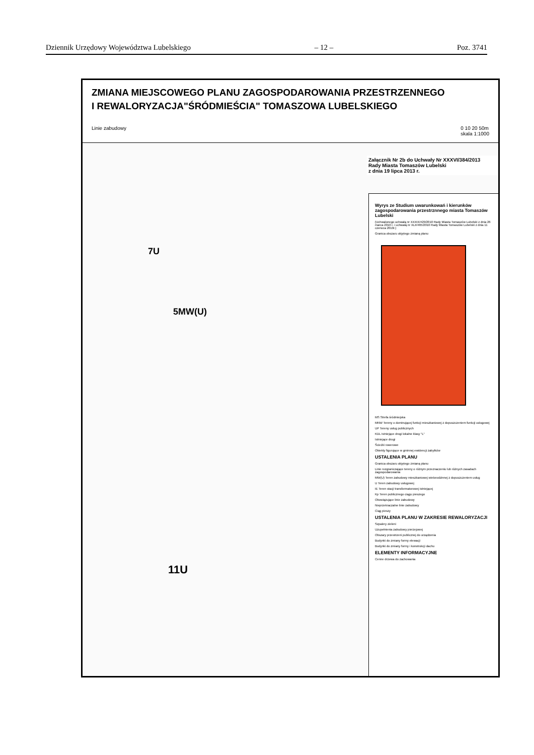Dziennik Urzędowy Województwa Lubelskiego – 12 – Poz. 3741
ZMIANA MIEJSCOWEGO PLANU ZAGOSPODAROWANIA PRZESTRZENNEGO
I REWALORYZACJA"ŚRÓDMIEŚCIA" TOMASZOWA LUBELSKIEGO
Linie zabudowy 0 10 20 50m
skala 1:1000
Załącznik Nr 2b do Uchwały Nr XXXVI/384/2013
Rady Miasta Tomaszów Lubelski
z dnia 19 lipca 2013 r.
7U
5MW(U)
11U
Wyrys ze Studium uwarunkowań i kierunków zagospodarowania przestrznnego miasta Tomaszów Lubelski
(Uchwalonego uchwałą nr XXXIX/429/2010 Rady Miasta Tomaszów Lubelski z dnia 26 marca 2010 r. i uchwałą nr XLII/465/2010 Rady Miasta Tomaszów Lubelski z dnia 11 czerwca 2010r.)
Granica obszaru objętego zmianą planu
MS Strefa śródmiejska
MNW Tereny o dominującej funkcji mieszkaniowej z dopuszczeniem funkcji usługowej
UP Tereny usług publicznych
KDL Istniejące drogi lokalne klasy "L"
Istniejące drogi
Ścieżki rowerowe
Obiekty figurujące w gminnej ewidencji zabytków
USTALENIA PLANU
Granica obszaru objętego zmianą planu
Linie rozgraniczające tereny o różnym przeznaczeniu lub różnych zasadach zagospodarowania
MW(U) Teren zabudowy mieszkaniowej wielorodzinnej z dopuszczeniem usług
U Teren zabudowy usługowej
IE Teren stacji transformatorowej istniejącej
Kp Teren publicznego ciągu pieszego
Obowiązujące linie zabudowy
Nieprzekraczalne linie zabudowy
Ciąg pieszy
USTALENIA PLANU W ZAKRESIE REWALORYZACJI
Szpalery zieleni
Uzupełnienia zabudowy pierzejowej
Obszary przestrzeni publicznej do urządzenia
Budynki do zmiany formy elewacji
Budynki do zmiany formy i konstrukcji dachu
ELEMENTY INFORMACYJNE
Cenne drzewa do zachowania